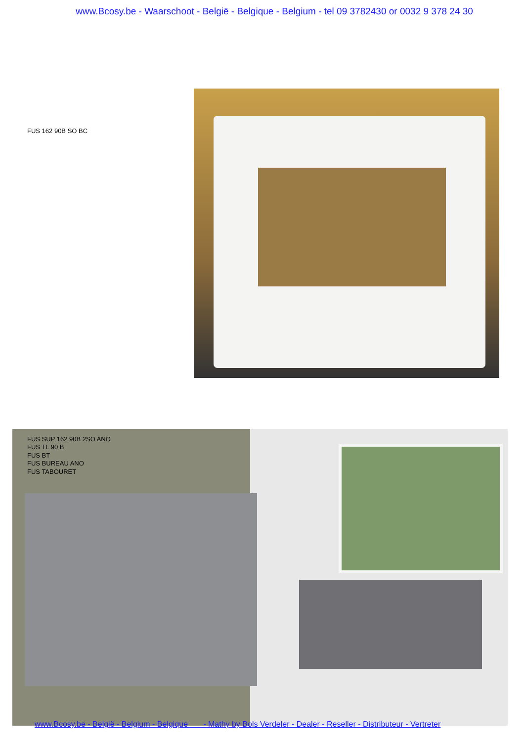www.Bcosy.be - Waarschoot - België - Belgique - Belgium - tel 09 3782430 or 0032 9 378 24 30
FUS 162 90B SO BC
FUS SUP 162 90B 2SO ANO
FUS TL 90 B
FUS BT
FUS BUREAU ANO
FUS TABOURET
www.Bcosy.be - België - Belgium - Belgique - Mathy by Bols Verdeler - Dealer - Reseller - Distributeur - Vertreter